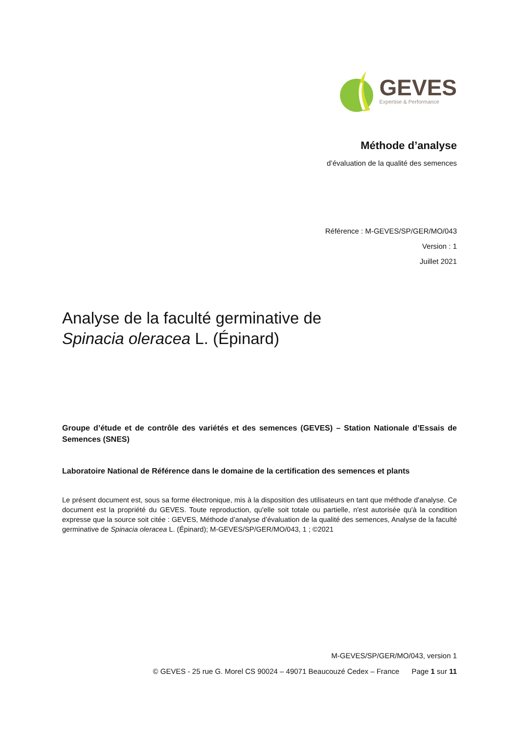GEVES
Expertise & Performance
Méthode d’analyse
d’évaluation de la qualité des semences
Référence : M-GEVES/SP/GER/MO/043
Version : 1
Juillet 2021
Analyse de la faculté germinative de
Spinacia oleracea L. (Épinard)
Groupe d’étude et de contrôle des variétés et des semences (GEVES) – Station Nationale d’Essais de Semences (SNES)
Laboratoire National de Référence dans le domaine de la certification des semences et plants
Le présent document est, sous sa forme électronique, mis à la disposition des utilisateurs en tant que méthode d'analyse. Ce document est la propriété du GEVES. Toute reproduction, qu'elle soit totale ou partielle, n'est autorisée qu'à la condition expresse que la source soit citée : GEVES, Méthode d’analyse d’évaluation de la qualité des semences, Analyse de la faculté germinative de Spinacia oleracea L. (Épinard); M-GEVES/SP/GER/MO/043, 1 ; ©2021
M-GEVES/SP/GER/MO/043, version 1
© GEVES - 25 rue G. Morel CS 90024 – 49071 Beaucouzé Cedex – France Page 1 sur 11